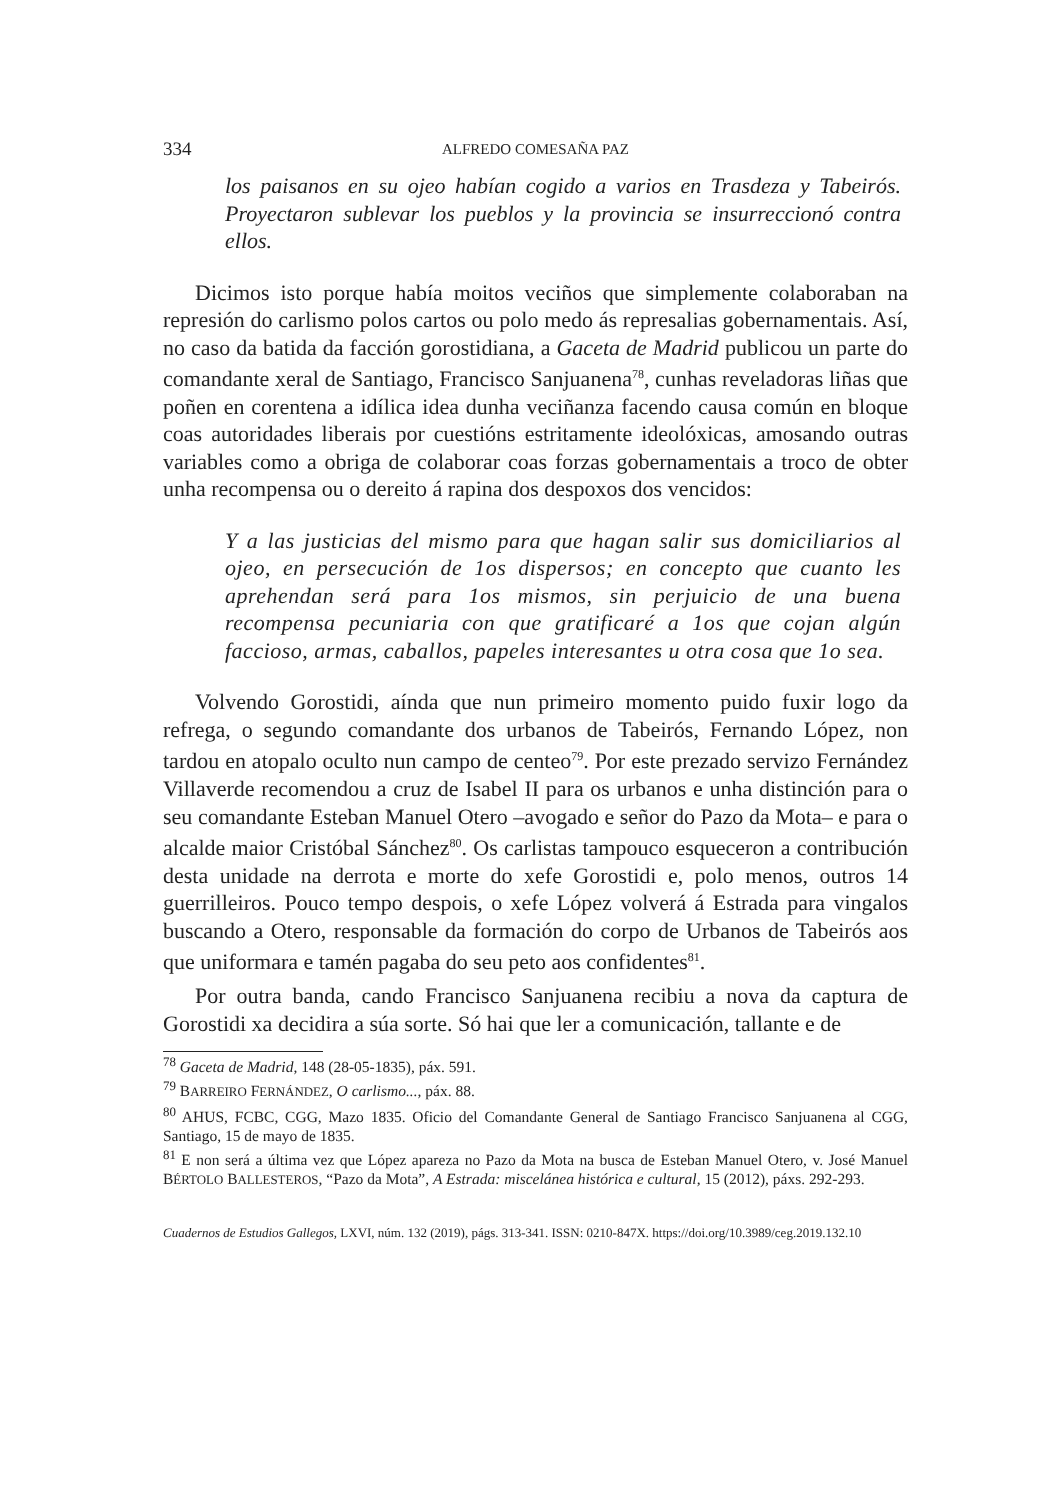334 ALFREDO COMESAÑA PAZ
los paisanos en su ojeo habían cogido a varios en Trasdeza y Tabeirós. Proyectaron sublevar los pueblos y la provincia se insurreccionó contra ellos.
Dicimos isto porque había moitos veciños que simplemente colaboraban na represión do carlismo polos cartos ou polo medo ás represalias gobernamentais. Así, no caso da batida da facción gorostidiana, a Gaceta de Madrid publicou un parte do comandante xeral de Santiago, Francisco Sanjuanena<sup>78</sup>, cunhas reveladoras liñas que poñen en corentena a idílica idea dunha veciñanza facendo causa común en bloque coas autoridades liberais por cuestións estritamente ideolóxicas, amosando outras variables como a obriga de colaborar coas forzas gobernamentais a troco de obter unha recompensa ou o dereito á rapina dos despoxos dos vencidos:
Y a las justicias del mismo para que hagan salir sus domiciliarios al ojeo, en persecución de 1os dispersos; en concepto que cuanto les aprehendan será para 1os mismos, sin perjuicio de una buena recompensa pecuniaria con que gratificaré a 1os que cojan algún faccioso, armas, caballos, papeles interesantes u otra cosa que 1o sea.
Volvendo Gorostidi, aínda que nun primeiro momento puido fuxir logo da refrega, o segundo comandante dos urbanos de Tabeirós, Fernando López, non tardou en atopalo oculto nun campo de centeo<sup>79</sup>. Por este prezado servizo Fernández Villaverde recomendou a cruz de Isabel II para os urbanos e unha distinción para o seu comandante Esteban Manuel Otero –avogado e señor do Pazo da Mota– e para o alcalde maior Cristóbal Sánchez<sup>80</sup>. Os carlistas tampouco esqueceron a contribución desta unidade na derrota e morte do xefe Gorostidi e, polo menos, outros 14 guerrilleiros. Pouco tempo despois, o xefe López volverá á Estrada para vingalos buscando a Otero, responsable da formación do corpo de Urbanos de Tabeirós aos que uniformara e tamén pagaba do seu peto aos confidentes<sup>81</sup>.
Por outra banda, cando Francisco Sanjuanena recibiu a nova da captura de Gorostidi xa decidira a súa sorte. Só hai que ler a comunicación, tallante e de
<sup>78</sup> Gaceta de Madrid, 148 (28-05-1835), páx. 591.
<sup>79</sup> BARREIRO FERNÁNDEZ, O carlismo..., páx. 88.
<sup>80</sup> AHUS, FCBC, CGG, Mazo 1835. Oficio del Comandante General de Santiago Francisco Sanjuanena al CGG, Santiago, 15 de mayo de 1835.
<sup>81</sup> E non será a última vez que López apareza no Pazo da Mota na busca de Esteban Manuel Otero, v. José Manuel BÉRTOLO BALLESTEROS, “Pazo da Mota”, A Estrada: miscelánea histórica e cultural, 15 (2012), páxs. 292-293.
Cuadernos de Estudios Gallegos, LXVI, núm. 132 (2019), págs. 313-341. ISSN: 0210-847X. https://doi.org/10.3989/ceg.2019.132.10